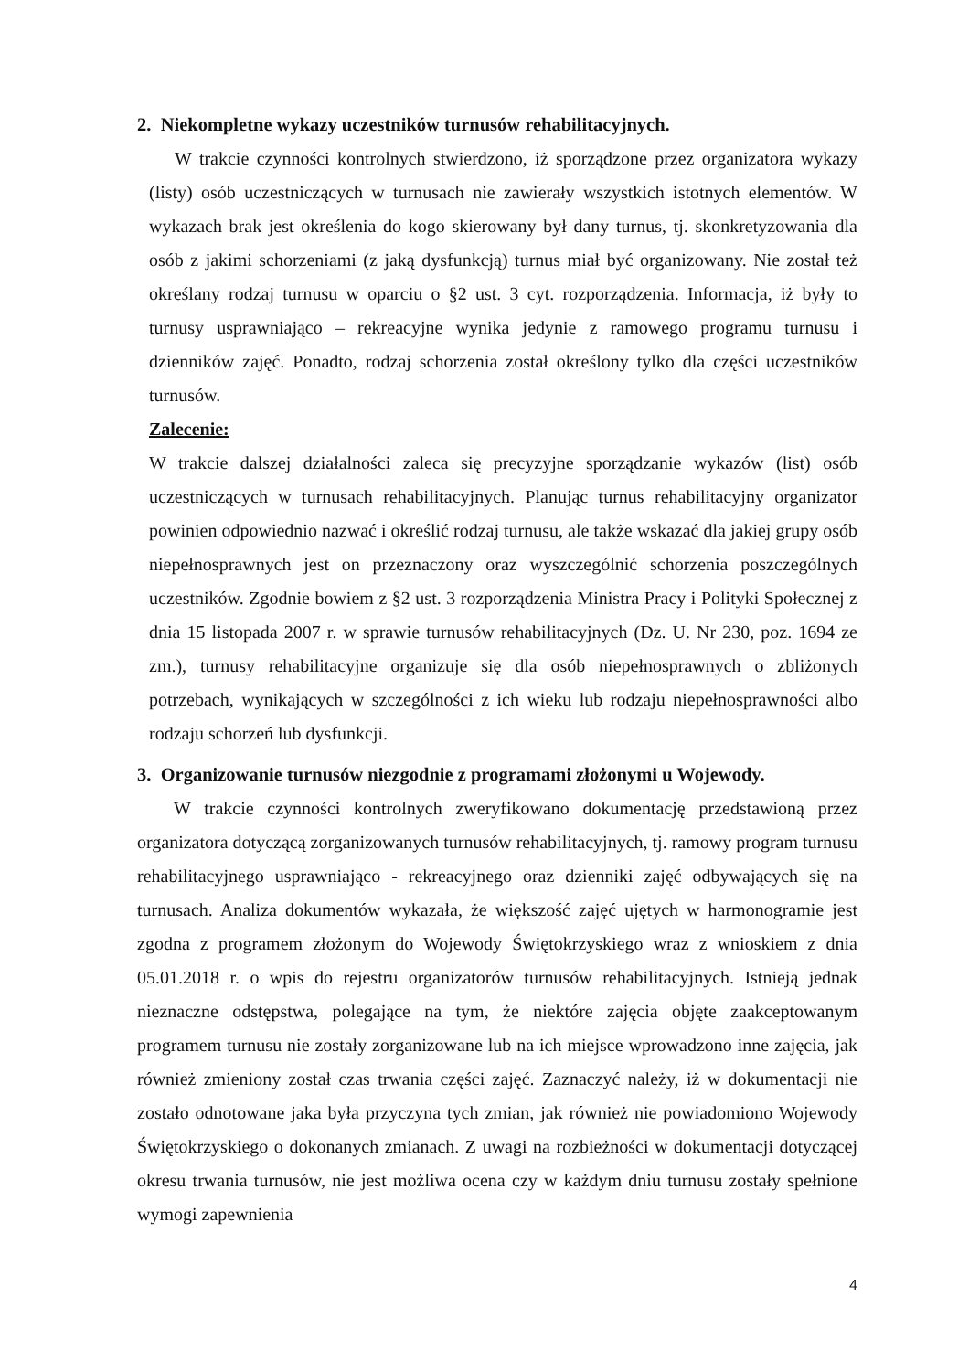2. Niekompletne wykazy uczestników turnusów rehabilitacyjnych.
W trakcie czynności kontrolnych stwierdzono, iż sporządzone przez organizatora wykazy (listy) osób uczestniczących w turnusach nie zawierały wszystkich istotnych elementów. W wykazach brak jest określenia do kogo skierowany był dany turnus, tj. skonkretyzowania dla osób z jakimi schorzeniami (z jaką dysfunkcją) turnus miał być organizowany. Nie został też określany rodzaj turnusu w oparciu o §2 ust. 3 cyt. rozporządzenia. Informacja, iż były to turnusy usprawniająco – rekreacyjne wynika jedynie z ramowego programu turnusu i dzienników zajęć. Ponadto, rodzaj schorzenia został określony tylko dla części uczestników turnusów.
Zalecenie:
W trakcie dalszej działalności zaleca się precyzyjne sporządzanie wykazów (list) osób uczestniczących w turnusach rehabilitacyjnych. Planując turnus rehabilitacyjny organizator powinien odpowiednio nazwać i określić rodzaj turnusu, ale także wskazać dla jakiej grupy osób niepełnosprawnych jest on przeznaczony oraz wyszczególnić schorzenia poszczególnych uczestników. Zgodnie bowiem z §2 ust. 3 rozporządzenia Ministra Pracy i Polityki Społecznej z dnia 15 listopada 2007 r. w sprawie turnusów rehabilitacyjnych (Dz. U. Nr 230, poz. 1694 ze zm.), turnusy rehabilitacyjne organizuje się dla osób niepełnosprawnych o zbliżonych potrzebach, wynikających w szczególności z ich wieku lub rodzaju niepełnosprawności albo rodzaju schorzeń lub dysfunkcji.
3. Organizowanie turnusów niezgodnie z programami złożonymi u Wojewody.
W trakcie czynności kontrolnych zweryfikowano dokumentację przedstawioną przez organizatora dotyczącą zorganizowanych turnusów rehabilitacyjnych, tj. ramowy program turnusu rehabilitacyjnego usprawniająco - rekreacyjnego oraz dzienniki zajęć odbywających się na turnusach. Analiza dokumentów wykazała, że większość zajęć ujętych w harmonogramie jest zgodna z programem złożonym do Wojewody Świętokrzyskiego wraz z wnioskiem z dnia 05.01.2018 r. o wpis do rejestru organizatorów turnusów rehabilitacyjnych. Istnieją jednak nieznaczne odstępstwa, polegające na tym, że niektóre zajęcia objęte zaakceptowanym programem turnusu nie zostały zorganizowane lub na ich miejsce wprowadzono inne zajęcia, jak również zmieniony został czas trwania części zajęć. Zaznaczyć należy, iż w dokumentacji nie zostało odnotowane jaka była przyczyna tych zmian, jak również nie powiadomiono Wojewody Świętokrzyskiego o dokonanych zmianach. Z uwagi na rozbieżności w dokumentacji dotyczącej okresu trwania turnusów, nie jest możliwa ocena czy w każdym dniu turnusu zostały spełnione wymogi zapewnienia
4